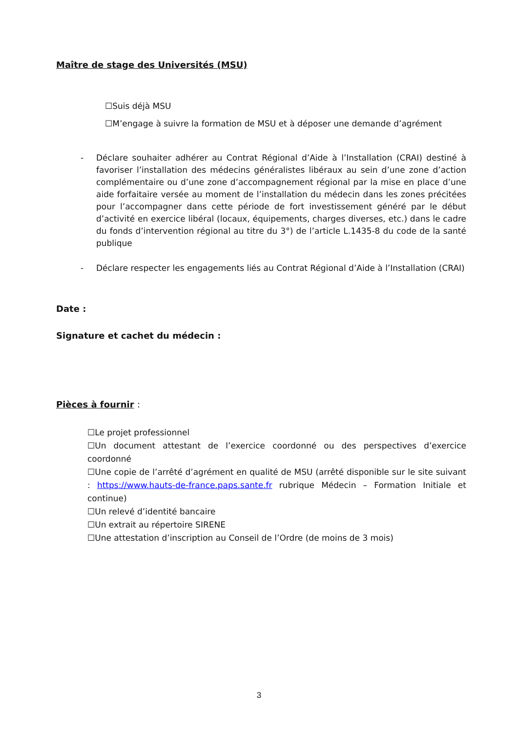Maître de stage des Universités (MSU)
☐Suis déjà MSU
☐M’engage à suivre la formation de MSU et à déposer une demande d’agrément
- Déclare souhaiter adhérer au Contrat Régional d’Aide à l’Installation (CRAI) destiné à favoriser l’installation des médecins généralistes libéraux au sein d’une zone d’action complémentaire ou d’une zone d’accompagnement régional par la mise en place d’une aide forfaitaire versée au moment de l’installation du médecin dans les zones précitées pour l’accompagner dans cette période de fort investissement généré par le début d’activité en exercice libéral (locaux, équipements, charges diverses, etc.) dans le cadre du fonds d’intervention régional au titre du 3°) de l’article L.1435-8 du code de la santé publique
- Déclare respecter les engagements liés au Contrat Régional d’Aide à l’Installation (CRAI)
Date :
Signature et cachet du médecin :
Pièces à fournir :
☐Le projet professionnel
☐Un document attestant de l’exercice coordonné ou des perspectives d’exercice coordonné
☐Une copie de l’arrêté d’agrément en qualité de MSU (arrêté disponible sur le site suivant : https://www.hauts-de-france.paps.sante.fr rubrique Médecin – Formation Initiale et continue)
☐Un relevé d’identité bancaire
☐Un extrait au répertoire SIRENE
☐Une attestation d’inscription au Conseil de l’Ordre (de moins de 3 mois)
3